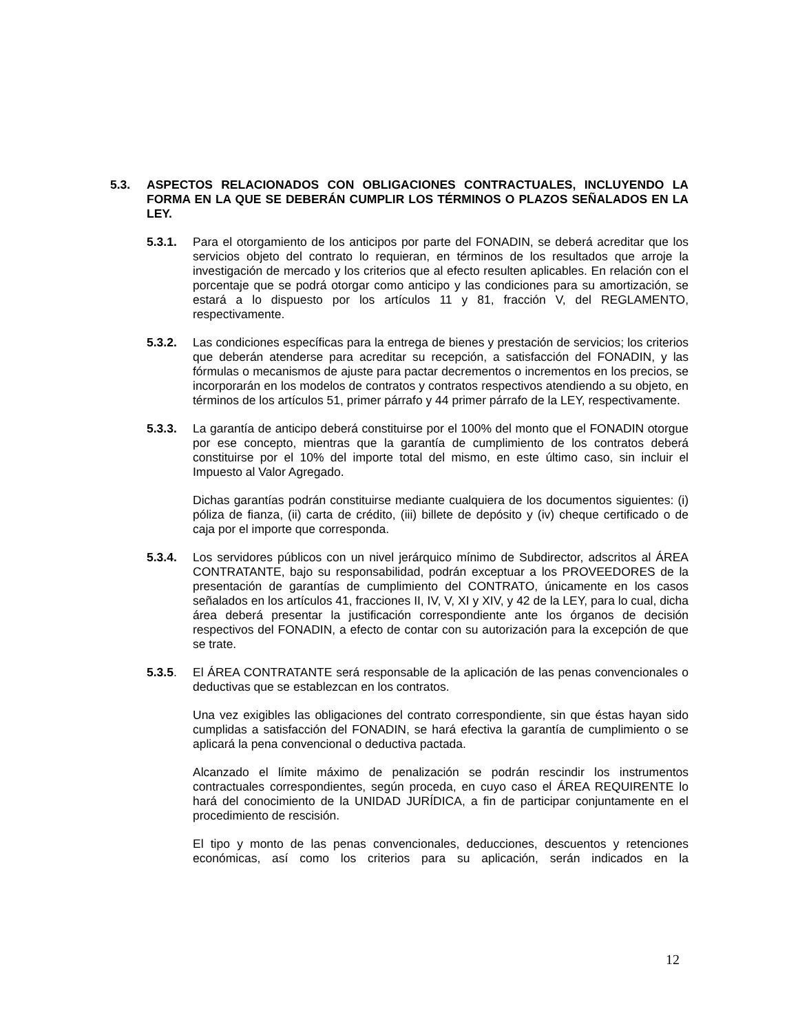5.3. ASPECTOS RELACIONADOS CON OBLIGACIONES CONTRACTUALES, INCLUYENDO LA FORMA EN LA QUE SE DEBERÁN CUMPLIR LOS TÉRMINOS O PLAZOS SEÑALADOS EN LA LEY.
5.3.1. Para el otorgamiento de los anticipos por parte del FONADIN, se deberá acreditar que los servicios objeto del contrato lo requieran, en términos de los resultados que arroje la investigación de mercado y los criterios que al efecto resulten aplicables. En relación con el porcentaje que se podrá otorgar como anticipo y las condiciones para su amortización, se estará a lo dispuesto por los artículos 11 y 81, fracción V, del REGLAMENTO, respectivamente.
5.3.2. Las condiciones específicas para la entrega de bienes y prestación de servicios; los criterios que deberán atenderse para acreditar su recepción, a satisfacción del FONADIN, y las fórmulas o mecanismos de ajuste para pactar decrementos o incrementos en los precios, se incorporarán en los modelos de contratos y contratos respectivos atendiendo a su objeto, en términos de los artículos 51, primer párrafo y 44 primer párrafo de la LEY, respectivamente.
5.3.3. La garantía de anticipo deberá constituirse por el 100% del monto que el FONADIN otorgue por ese concepto, mientras que la garantía de cumplimiento de los contratos deberá constituirse por el 10% del importe total del mismo, en este último caso, sin incluir el Impuesto al Valor Agregado.
Dichas garantías podrán constituirse mediante cualquiera de los documentos siguientes: (i) póliza de fianza, (ii) carta de crédito, (iii) billete de depósito y (iv) cheque certificado o de caja por el importe que corresponda.
5.3.4. Los servidores públicos con un nivel jerárquico mínimo de Subdirector, adscritos al ÁREA CONTRATANTE, bajo su responsabilidad, podrán exceptuar a los PROVEEDORES de la presentación de garantías de cumplimiento del CONTRATO, únicamente en los casos señalados en los artículos 41, fracciones II, IV, V, XI y XIV, y 42 de la LEY, para lo cual, dicha área deberá presentar la justificación correspondiente ante los órganos de decisión respectivos del FONADIN, a efecto de contar con su autorización para la excepción de que se trate.
5.3.5. El ÁREA CONTRATANTE será responsable de la aplicación de las penas convencionales o deductivas que se establezcan en los contratos.
Una vez exigibles las obligaciones del contrato correspondiente, sin que éstas hayan sido cumplidas a satisfacción del FONADIN, se hará efectiva la garantía de cumplimiento o se aplicará la pena convencional o deductiva pactada.
Alcanzado el límite máximo de penalización se podrán rescindir los instrumentos contractuales correspondientes, según proceda, en cuyo caso el ÁREA REQUIRENTE lo hará del conocimiento de la UNIDAD JURÍDICA, a fin de participar conjuntamente en el procedimiento de rescisión.
El tipo y monto de las penas convencionales, deducciones, descuentos y retenciones económicas, así como los criterios para su aplicación, serán indicados en la
12